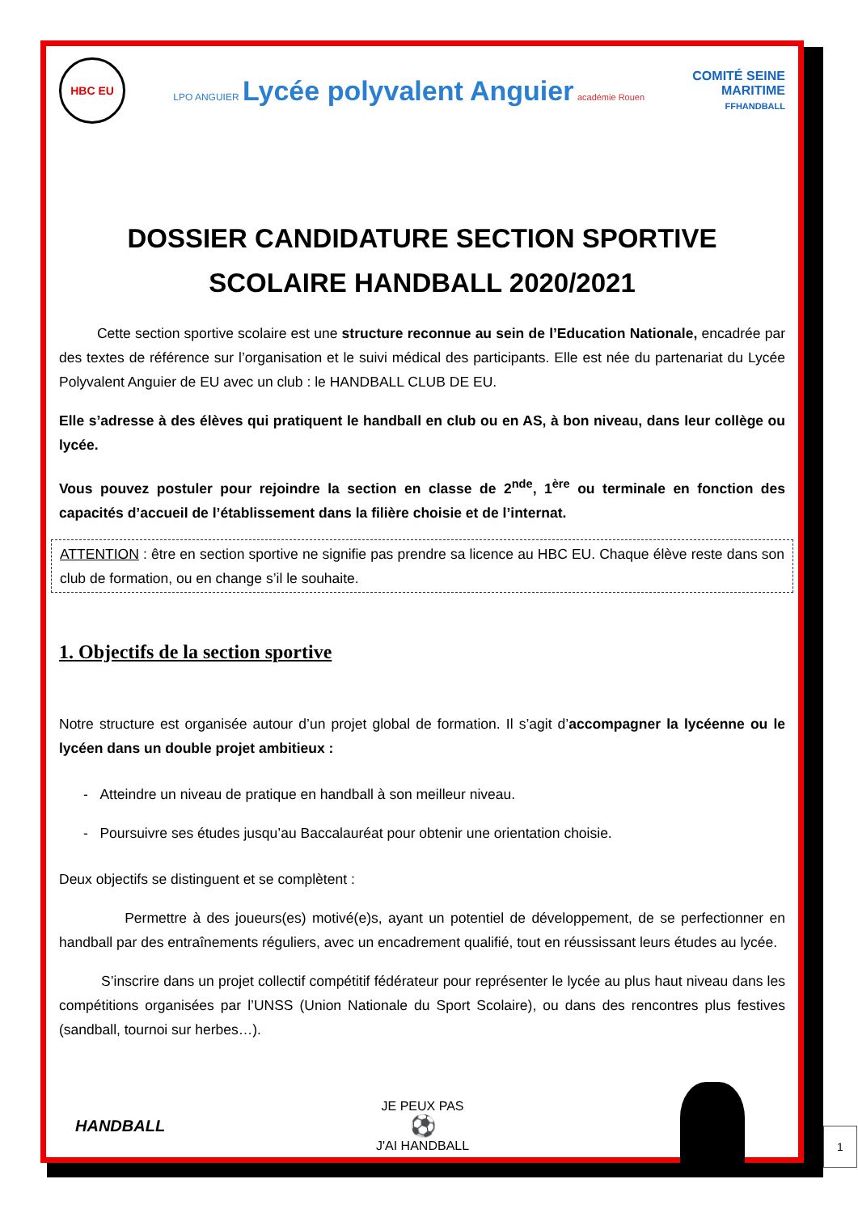HBC EU
LPO ANGUIER Lycée polyvalent Anguier académie Rouen
COMITÉ SEINE
MARITIME
FFHANDBALL
DOSSIER CANDIDATURE SECTION SPORTIVE SCOLAIRE HANDBALL 2020/2021
Cette section sportive scolaire est une structure reconnue au sein de l’Education Nationale, encadrée par des textes de référence sur l’organisation et le suivi médical des participants. Elle est née du partenariat du Lycée Polyvalent Anguier de EU avec un club : le HANDBALL CLUB DE EU.
Elle s’adresse à des élèves qui pratiquent le handball en club ou en AS, à bon niveau, dans leur collège ou lycée.
Vous pouvez postuler pour rejoindre la section en classe de 2<sup>nde</sup>, 1<sup>ère</sup> ou terminale en fonction des capacités d’accueil de l’établissement dans la filière choisie et de l’internat.
ATTENTION : être en section sportive ne signifie pas prendre sa licence au HBC EU. Chaque élève reste dans son club de formation, ou en change s’il le souhaite.
1. Objectifs de la section sportive
Notre structure est organisée autour d’un projet global de formation. Il s’agit d’accompagner la lycéenne ou le lycéen dans un double projet ambitieux :
- Atteindre un niveau de pratique en handball à son meilleur niveau.
- Poursuivre ses études jusqu’au Baccalauréat pour obtenir une orientation choisie.
Deux objectifs se distinguent et se complètent :
Permettre à des joueurs(es) motivé(e)s, ayant un potentiel de développement, de se perfectionner en handball par des entraînements réguliers, avec un encadrement qualifié, tout en réussissant leurs études au lycée.
S’inscrire dans un projet collectif compétitif fédérateur pour représenter le lycée au plus haut niveau dans les compétitions organisées par l’UNSS (Union Nationale du Sport Scolaire), ou dans des rencontres plus festives (sandball, tournoi sur herbes…).
HANDBALL
JE PEUX PAS
⚽
J'AI HANDBALL
1